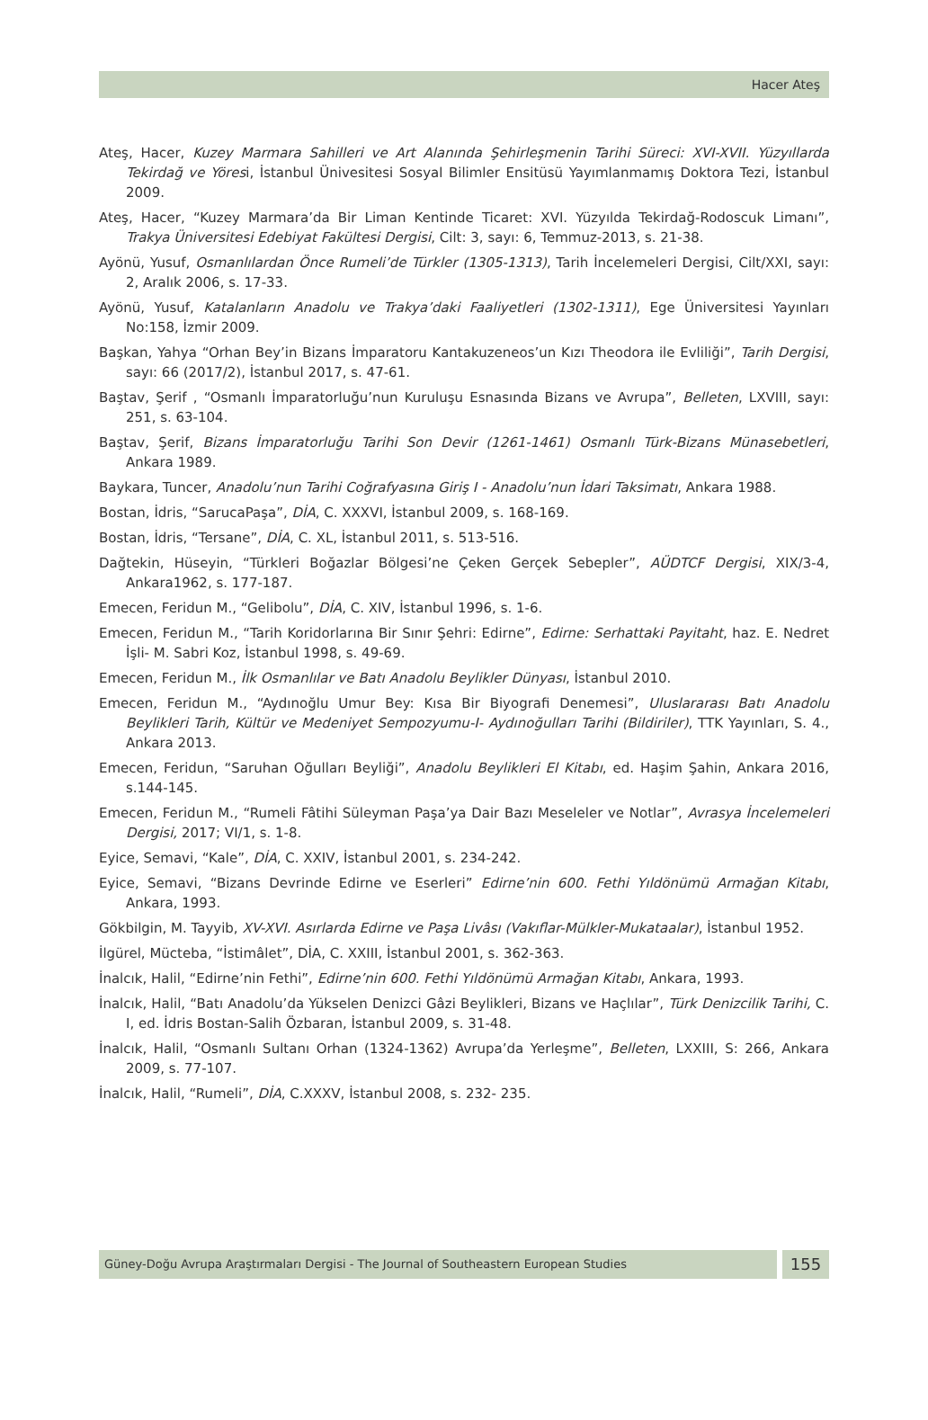Hacer Ateş
Ateş, Hacer, Kuzey Marmara Sahilleri ve Art Alanında Şehirleşmenin Tarihi Süreci: XVI-XVII. Yüzyıllarda Tekirdağ ve Yöresi, İstanbul Ünivesitesi Sosyal Bilimler Ensitüsü Yayımlanmamış Doktora Tezi, İstanbul 2009.
Ateş, Hacer, “Kuzey Marmara’da Bir Liman Kentinde Ticaret: XVI. Yüzyılda Tekirdağ-Rodoscuk Limanı”, Trakya Üniversitesi Edebiyat Fakültesi Dergisi, Cilt: 3, sayı: 6, Temmuz-2013, s. 21-38.
Ayönü, Yusuf, Osmanlılardan Önce Rumeli’de Türkler (1305-1313), Tarih İncelemeleri Dergisi, Cilt/XXI, sayı: 2, Aralık 2006, s. 17-33.
Ayönü, Yusuf, Katalanların Anadolu ve Trakya’daki Faaliyetleri (1302-1311), Ege Üniversitesi Yayınları No:158, İzmir 2009.
Başkan, Yahya “Orhan Bey’in Bizans İmparatoru Kantakuzeneos’un Kızı Theodora ile Evliliği”, Tarih Dergisi, sayı: 66 (2017/2), İstanbul 2017, s. 47-61.
Baştav, Şerif , “Osmanlı İmparatorluğu’nun Kuruluşu Esnasında Bizans ve Avrupa”, Belleten, LXVIII, sayı: 251, s. 63-104.
Baştav, Şerif, Bizans İmparatorluğu Tarihi Son Devir (1261-1461) Osmanlı Türk-Bizans Münasebetleri, Ankara 1989.
Baykara, Tuncer, Anadolu’nun Tarihi Coğrafyasına Giriş I - Anadolu’nun İdari Taksimatı, Ankara 1988.
Bostan, İdris, “SarucaPaşa”, DİA, C. XXXVI, İstanbul 2009, s. 168-169.
Bostan, İdris, “Tersane”, DİA, C. XL, İstanbul 2011, s. 513-516.
Dağtekin, Hüseyin, “Türkleri Boğazlar Bölgesi’ne Çeken Gerçek Sebepler”, AÜDTCF Dergisi, XIX/3-4, Ankara1962, s. 177-187.
Emecen, Feridun M., “Gelibolu”, DİA, C. XIV, İstanbul 1996, s. 1-6.
Emecen, Feridun M., “Tarih Koridorlarına Bir Sınır Şehri: Edirne”, Edirne: Serhattaki Payitaht, haz. E. Nedret İşli- M. Sabri Koz, İstanbul 1998, s. 49-69.
Emecen, Feridun M., İlk Osmanlılar ve Batı Anadolu Beylikler Dünyası, İstanbul 2010.
Emecen, Feridun M., “Aydınoğlu Umur Bey: Kısa Bir Biyografi Denemesi”, Uluslararası Batı Anadolu Beylikleri Tarih, Kültür ve Medeniyet Sempozyumu-I- Aydınoğulları Tarihi (Bildiriler), TTK Yayınları, S. 4., Ankara 2013.
Emecen, Feridun, “Saruhan Oğulları Beyliği”, Anadolu Beylikleri El Kitabı, ed. Haşim Şahin, Ankara 2016, s.144-145.
Emecen, Feridun M., “Rumeli Fâtihi Süleyman Paşa’ya Dair Bazı Meseleler ve Notlar”, Avrasya İncelemeleri Dergisi, 2017; VI/1, s. 1-8.
Eyice, Semavi, “Kale”, DİA, C. XXIV, İstanbul 2001, s. 234-242.
Eyice, Semavi, “Bizans Devrinde Edirne ve Eserleri” Edirne’nin 600. Fethi Yıldönümü Armağan Kitabı, Ankara, 1993.
Gökbilgin, M. Tayyib, XV-XVI. Asırlarda Edirne ve Paşa Livâsı (Vakıflar-Mülkler-Mukataalar), İstanbul 1952.
İlgürel, Mücteba, “İstimâlet”, DİA, C. XXIII, İstanbul 2001, s. 362-363.
İnalcık, Halil, “Edirne’nin Fethi”, Edirne’nin 600. Fethi Yıldönümü Armağan Kitabı, Ankara, 1993.
İnalcık, Halil, “Batı Anadolu’da Yükselen Denizci Gâzi Beylikleri, Bizans ve Haçlılar”, Türk Denizcilik Tarihi, C. I, ed. İdris Bostan-Salih Özbaran, İstanbul 2009, s. 31-48.
İnalcık, Halil, “Osmanlı Sultanı Orhan (1324-1362) Avrupa’da Yerleşme”, Belleten, LXXIII, S: 266, Ankara 2009, s. 77-107.
İnalcık, Halil, “Rumeli”, DİA, C.XXXV, İstanbul 2008, s. 232- 235.
Güney-Doğu Avrupa Araştırmaları Dergisi - The Journal of Southeastern European Studies
155